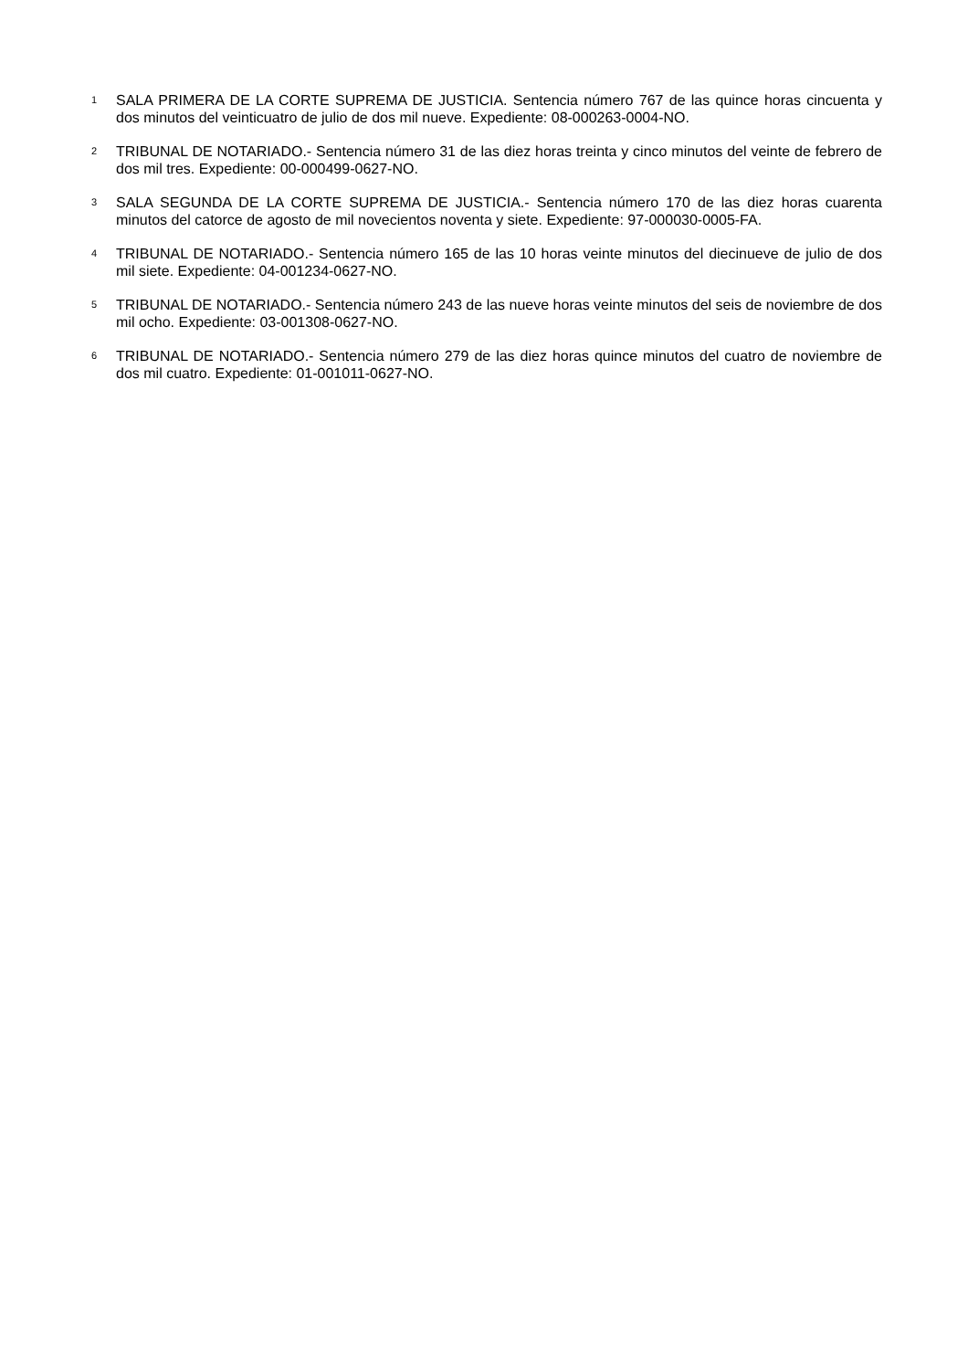1 SALA PRIMERA DE LA CORTE SUPREMA DE JUSTICIA. Sentencia número 767 de las quince horas cincuenta y dos minutos del veinticuatro de julio de dos mil nueve. Expediente: 08-000263-0004-NO.
2 TRIBUNAL DE NOTARIADO.- Sentencia número 31 de las diez horas treinta y cinco minutos del veinte de febrero de dos mil tres. Expediente: 00-000499-0627-NO.
3 SALA SEGUNDA DE LA CORTE SUPREMA DE JUSTICIA.- Sentencia número 170 de las diez horas cuarenta minutos del catorce de agosto de mil novecientos noventa y siete. Expediente: 97-000030-0005-FA.
4 TRIBUNAL DE NOTARIADO.- Sentencia número 165 de las 10 horas veinte minutos del diecinueve de julio de dos mil siete. Expediente: 04-001234-0627-NO.
5 TRIBUNAL DE NOTARIADO.- Sentencia número 243 de las nueve horas veinte minutos del seis de noviembre de dos mil ocho. Expediente: 03-001308-0627-NO.
6 TRIBUNAL DE NOTARIADO.- Sentencia número 279 de las diez horas quince minutos del cuatro de noviembre de dos mil cuatro. Expediente: 01-001011-0627-NO.